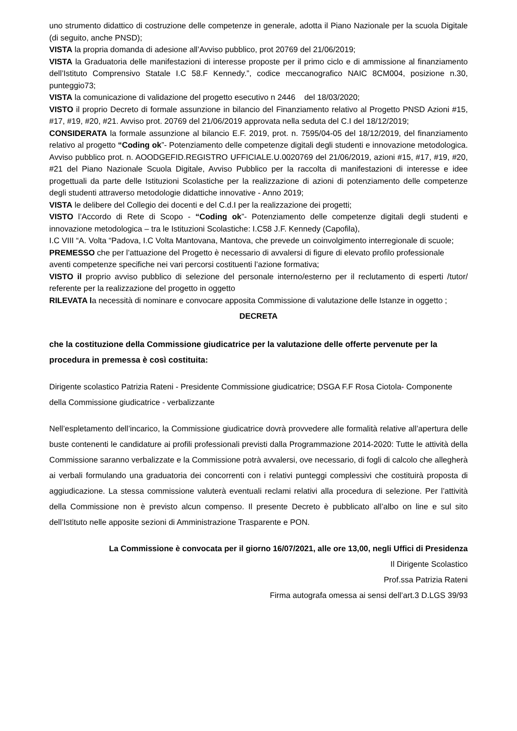uno strumento didattico di costruzione delle competenze in generale, adotta il Piano Nazionale per la scuola Digitale (di seguito, anche PNSD);
VISTA la propria domanda di adesione all’Avviso pubblico, prot 20769 del 21/06/2019;
VISTA la Graduatoria delle manifestazioni di interesse proposte per il primo ciclo e di ammissione al finanziamento dell’Istituto Comprensivo Statale I.C 58.F Kennedy.”, codice meccanografico NAIC 8CM004, posizione n.30, punteggio73;
VISTA la comunicazione di validazione del progetto esecutivo n 2446 del 18/03/2020;
VISTO il proprio Decreto di formale assunzione in bilancio del Finanziamento relativo al Progetto PNSD Azioni #15, #17, #19, #20, #21. Avviso prot. 20769 del 21/06/2019 approvata nella seduta del C.I del 18/12/2019;
CONSIDERATA la formale assunzione al bilancio E.F. 2019, prot. n. 7595/04-05 del 18/12/2019, del finanziamento relativo al progetto “Coding ok”- Potenziamento delle competenze digitali degli studenti e innovazione metodologica. Avviso pubblico prot. n. AOODGEFID.REGISTRO UFFICIALE.U.0020769 del 21/06/2019, azioni #15, #17, #19, #20, #21 del Piano Nazionale Scuola Digitale, Avviso Pubblico per la raccolta di manifestazioni di interesse e idee progettuali da parte delle Istituzioni Scolastiche per la realizzazione di azioni di potenziamento delle competenze degli studenti attraverso metodologie didattiche innovative - Anno 2019;
VISTA le delibere del Collegio dei docenti e del C.d.I per la realizzazione dei progetti;
VISTO l’Accordo di Rete di Scopo - “Coding ok”- Potenziamento delle competenze digitali degli studenti e innovazione metodologica – tra le Istituzioni Scolastiche: I.C58 J.F. Kennedy (Capofila),
I.C VIII “A. Volta “Padova, I.C Volta Mantovana, Mantova, che prevede un coinvolgimento interregionale di scuole;
PREMESSO che per l’attuazione del Progetto è necessario di avvalersi di figure di elevato profilo professionale aventi competenze specifiche nei vari percorsi costituenti l’azione formativa;
VISTO il proprio avviso pubblico di selezione del personale interno/esterno per il reclutamento di esperti /tutor/ referente per la realizzazione del progetto in oggetto
RILEVATA la necessità di nominare e convocare apposita Commissione di valutazione delle Istanze in oggetto ;
DECRETA
che la costituzione della Commissione giudicatrice per la valutazione delle offerte pervenute per la procedura in premessa è così costituita:
Dirigente scolastico Patrizia Rateni - Presidente Commissione giudicatrice; DSGA F.F Rosa Ciotola- Componente della Commissione giudicatrice - verbalizzante
Nell’espletamento dell’incarico, la Commissione giudicatrice dovrà provvedere alle formalità relative all’apertura delle buste contenenti le candidature ai profili professionali previsti dalla Programmazione 2014-2020: Tutte le attività della Commissione saranno verbalizzate e la Commissione potrà avvalersi, ove necessario, di fogli di calcolo che allegherà ai verbali formulando una graduatoria dei concorrenti con i relativi punteggi complessivi che costituirà proposta di aggiudicazione. La stessa commissione valuterà eventuali reclami relativi alla procedura di selezione. Per l’attività della Commissione non è previsto alcun compenso. Il presente Decreto è pubblicato all’albo on line e sul sito dell’Istituto nelle apposite sezioni di Amministrazione Trasparente e PON.
La Commissione è convocata per il giorno 16/07/2021, alle ore 13,00, negli Uffici di Presidenza
Il Dirigente Scolastico
Prof.ssa Patrizia Rateni
Firma autografa omessa ai sensi dell’art.3 D.LGS 39/93